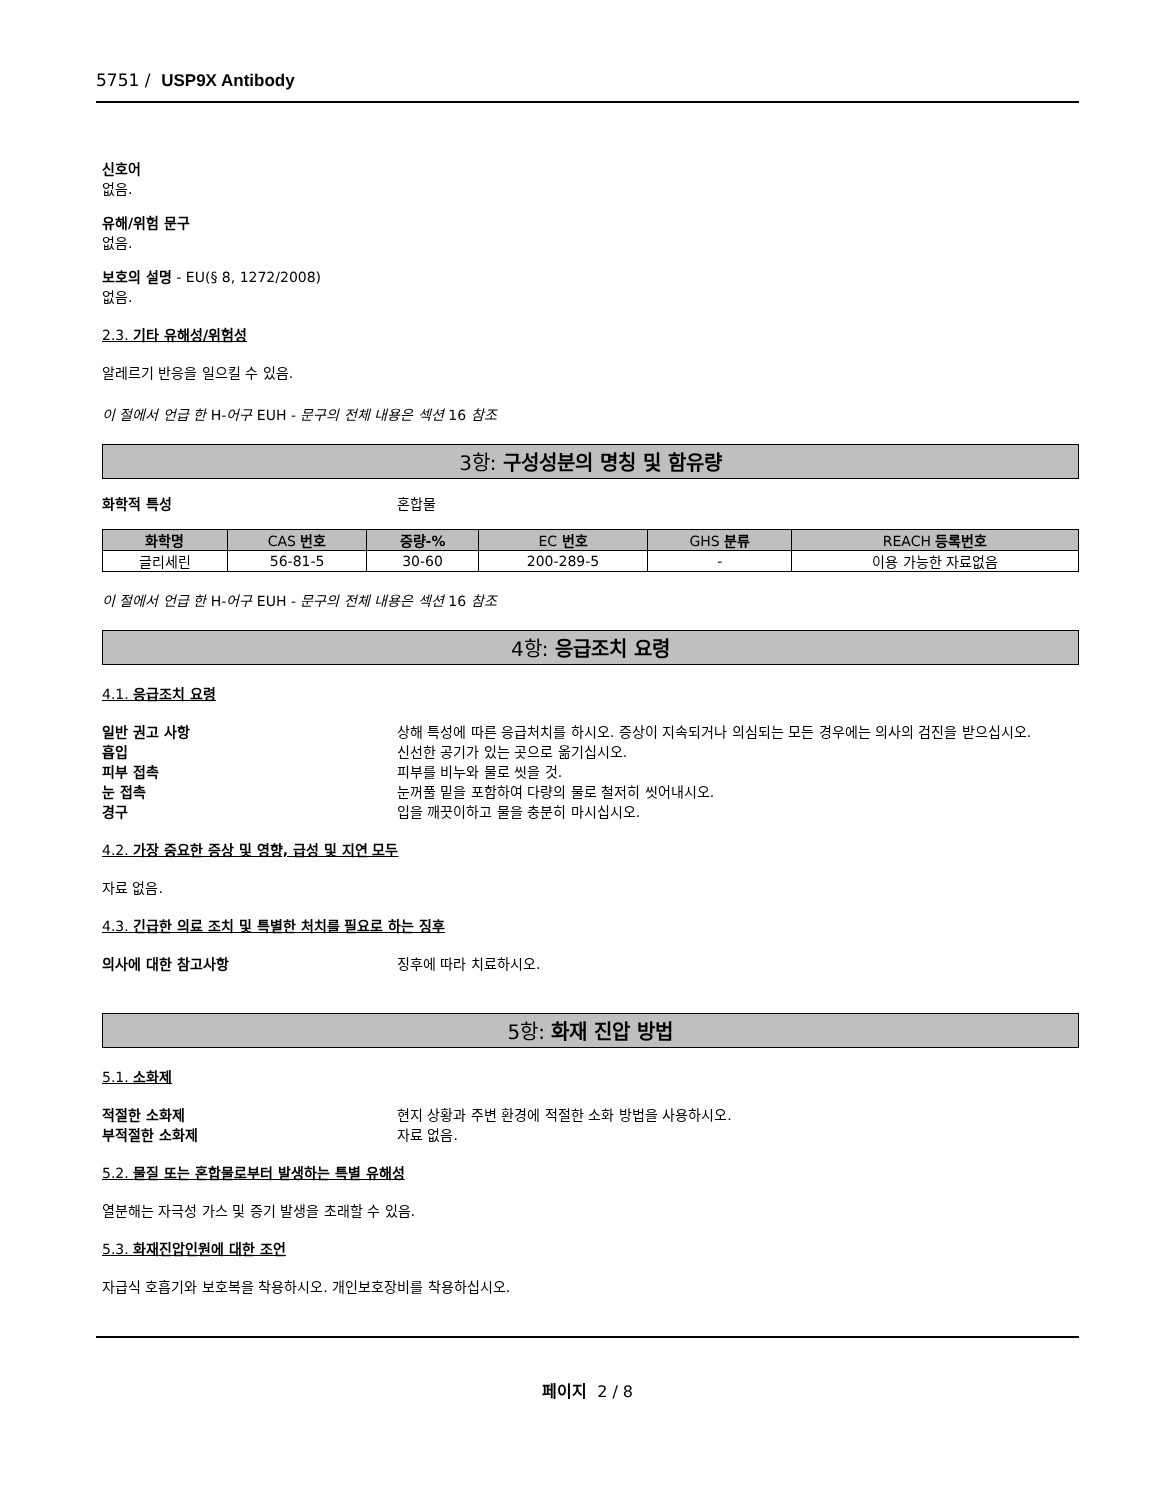5751 / USP9X Antibody
신호어
없음.
유해/위험 문구
없음.
보호의 설명 - EU(§ 8, 1272/2008)
없음.
2.3. 기타 유해성/위험성
알레르기 반응을 일으킬 수 있음.
이 절에서 언급 한 H-어구 EUH - 문구의 전체 내용은 섹션 16 참조
3항: 구성성분의 명칭 및 함유량
화학적 특성 혼합물
| 화학명 | CAS 번호 | 중량-% | EC 번호 | GHS 분류 | REACH 등록번호 |
| --- | --- | --- | --- | --- | --- |
| 글리세린 | 56-81-5 | 30-60 | 200-289-5 | - | 이용 가능한 자료없음 |
이 절에서 언급 한 H-어구 EUH - 문구의 전체 내용은 섹션 16 참조
4항: 응급조치 요령
4.1. 응급조치 요령
일반 권고 사항 상해 특성에 따른 응급처치를 하시오. 증상이 지속되거나 의심되는 모든 경우에는 의사의 검진을 받으십시오.
흡입 신선한 공기가 있는 곳으로 옮기십시오.
피부 접촉 피부를 비누와 물로 씻을 것.
눈 접촉 눈꺼풀 밑을 포함하여 다량의 물로 철저히 씻어내시오.
경구 입을 깨끗이하고 물을 충분히 마시십시오.
4.2. 가장 중요한 증상 및 영향, 급성 및 지연 모두
자료 없음.
4.3. 긴급한 의료 조치 및 특별한 처치를 필요로 하는 징후
의사에 대한 참고사항 징후에 따라 치료하시오.
5항: 화재 진압 방법
5.1. 소화제
적절한 소화제 현지 상황과 주변 환경에 적절한 소화 방법을 사용하시오.
부적절한 소화제 자료 없음.
5.2. 물질 또는 혼합물로부터 발생하는 특별 유해성
열분해는 자극성 가스 및 증기 발생을 초래할 수 있음.
5.3. 화재진압인원에 대한 조언
자급식 호흡기와 보호복을 착용하시오. 개인보호장비를 착용하십시오.
페이지 2 / 8